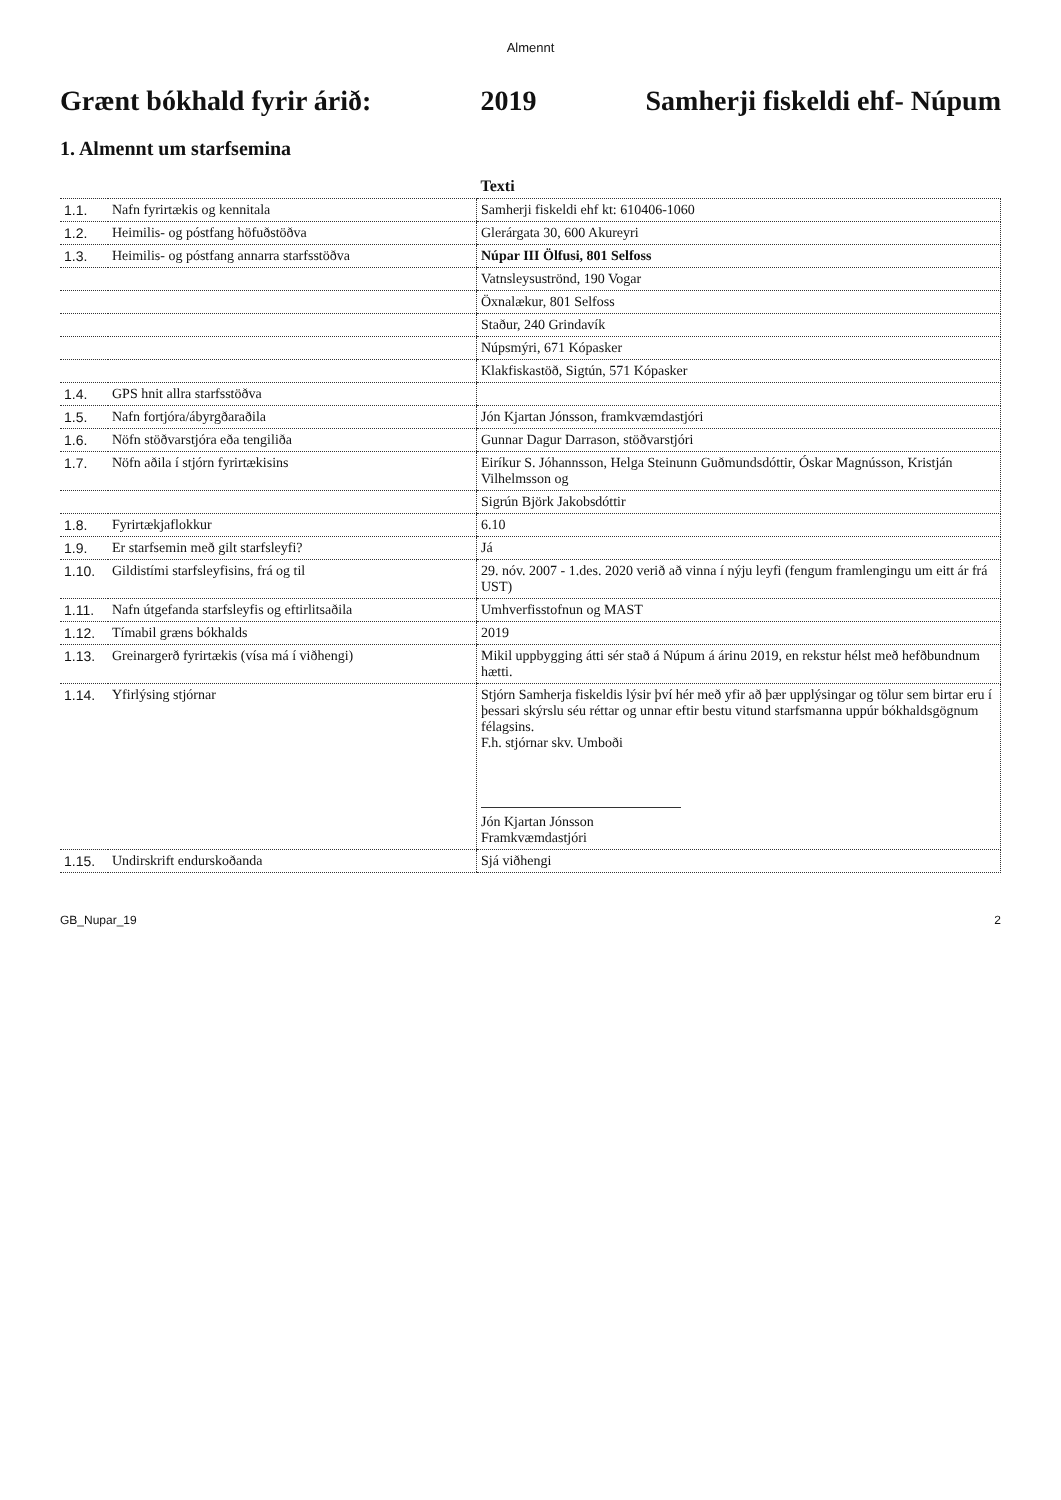Almennt
Grænt bókhald fyrir árið: 2019 Samherji fiskeldi ehf- Núpum
1. Almennt um starfsemina
| | | Texti |
| --- | --- | --- |
| 1.1. | Nafn fyrirtækis og kennitala | Samherji fiskeldi ehf kt: 610406-1060 |
| 1.2. | Heimilis- og póstfang höfuðstöðva | Glerárgata 30, 600 Akureyri |
| 1.3. | Heimilis- og póstfang annarra starfsstöðva | Núpar III Ölfusi, 801 Selfoss |
| | | Vatnsleysuströnd, 190 Vogar |
| | | Öxnalækur, 801 Selfoss |
| | | Staður, 240 Grindavík |
| | | Núpsmýri, 671 Kópasker |
| | | Klakfiskastöð, Sigtún, 571 Kópasker |
| 1.4. | GPS hnit allra starfsstöðva | |
| 1.5. | Nafn fortjóra/ábyrgðaraðila | Jón Kjartan Jónsson, framkvæmdastjóri |
| 1.6. | Nöfn stöðvarstjóra eða tengiliða | Gunnar Dagur Darrason, stöðvarstjóri |
| 1.7. | Nöfn aðila í stjórn fyrirtækisins | Eiríkur S. Jóhannsson, Helga Steinunn Guðmundsdóttir, Óskar Magnússon, Kristján Vilhelmsson og |
| | | Sigrún Björk Jakobsdóttir |
| 1.8. | Fyrirtækjaflokkur | 6.10 |
| 1.9. | Er starfsemin með gilt starfsleyfi? | Já |
| 1.10. | Gildistími starfsleyfisins, frá og til | 29. nóv. 2007 - 1.des. 2020 verið að vinna í nýju leyfi (fengum framlengingu um eitt ár frá UST) |
| 1.11. | Nafn útgefanda starfsleyfis og eftirlitsaðila | Umhverfisstofnun og MAST |
| 1.12. | Tímabil græns bókhalds | 2019 |
| 1.13. | Greinargerð fyrirtækis (vísa má í viðhengi) | Mikil uppbygging átti sér stað á Núpum á árinu 2019, en rekstur hélst með hefðbundnum hætti. |
| 1.14. | Yfirlýsing stjórnar | Stjórn Samherja fiskeldis lýsir því hér með yfir að þær upplýsingar og tölur sem birtar eru í þessari skýrslu séu réttar og unnar eftir bestu vitund starfsmanna uppúr bókhaldsgögnum félagsins. F.h. stjórnar skv. Umboði Jón Kjartan Jónsson Framkvæmdastjóri |
| 1.15. | Undirskrift endurskoðanda | Sjá viðhengi |
GB_Nupar_19 2